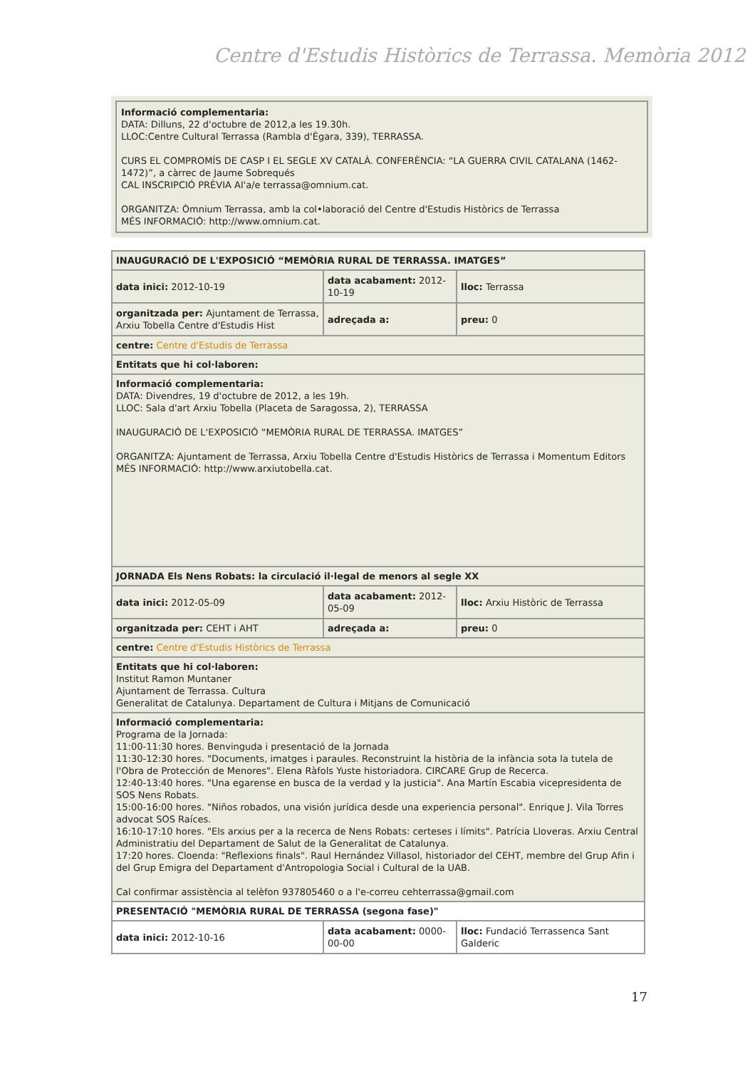Centre d'Estudis Històrics de Terrassa. Memòria 2012
Informació complementaria:
DATA: Dilluns, 22 d'octubre de 2012,a les 19.30h.
LLOC:Centre Cultural Terrassa (Rambla d'Ègara, 339), TERRASSA.
CURS EL COMPROMÍS DE CASP I EL SEGLE XV CATALÀ. CONFERÈNCIA: “LA GUERRA CIVIL CATALANA (1462-1472)”, a càrrec de Jaume Sobrequés
CAL INSCRIPCIÓ PRÈVIA Al'a/e terrassa@omnium.cat.
ORGANITZA: Òmnium Terrassa, amb la col•laboració del Centre d'Estudis Històrics de Terrassa
MÉS INFORMACIÓ: http://www.omnium.cat.
| INAUGURACIÓ DE L'EXPOSICIÓ “MEMÒRIA RURAL DE TERRASSA. IMATGES” | | |
| data inici: 2012-10-19 | data acabament: 2012-10-19 | lloc: Terrassa |
| organitzada per: Ajuntament de Terrassa, Arxiu Tobella Centre d'Estudis Hist | adreçada a: | preu: 0 |
| centre: Centre d'Estudis de Terrassa | | |
| Entitats que hi col·laboren: | | |
| Informació complementaria: DATA: Divendres, 19 d'octubre de 2012, a les 19h. LLOC: Sala d'art Arxiu Tobella (Placeta de Saragossa, 2), TERRASSA INAUGURACIÓ DE L'EXPOSICIÓ “MEMÒRIA RURAL DE TERRASSA. IMATGES” ORGANITZA: Ajuntament de Terrassa, Arxiu Tobella Centre d'Estudis Històrics de Terrassa i Momentum Editors MÉS INFORMACIÓ: http://www.arxiutobella.cat. | | |
| JORNADA Els Nens Robats: la circulació il·legal de menors al segle XX | | |
| data inici: 2012-05-09 | data acabament: 2012-05-09 | lloc: Arxiu Històric de Terrassa |
| organitzada per: CEHT i AHT | adreçada a: | preu: 0 |
| centre: Centre d'Estudis Històrics de Terrassa | | |
| Entitats que hi col·laboren: Institut Ramon Muntaner Ajuntament de Terrassa. Cultura Generalitat de Catalunya. Departament de Cultura i Mitjans de Comunicació | | |
| Informació complementaria: Programa de la Jornada: 11:00-11:30 hores. Benvinguda i presentació de la Jornada 11:30-12:30 hores. "Documents, imatges i paraules. Reconstruint la història de la infància sota la tutela de l'Obra de Protección de Menores". Elena Ràfols Yuste historiadora. CIRCARE Grup de Recerca. 12:40-13:40 hores. "Una egarense en busca de la verdad y la justicia". Ana Martín Escabia vicepresidenta de SOS Nens Robats. 15:00-16:00 hores. "Niños robados, una visión jurídica desde una experiencia personal". Enrique J. Vila Torres advocat SOS Raíces. 16:10-17:10 hores. "Els arxius per a la recerca de Nens Robats: certeses i límits". Patrícia Lloveras. Arxiu Central Administratiu del Departament de Salut de la Generalitat de Catalunya. 17:20 hores. Cloenda: "Reflexions finals". Raul Hernández Villasol, historiador del CEHT, membre del Grup Afin i del Grup Emigra del Departament d'Antropologia Social i Cultural de la UAB. Cal confirmar assistència al telèfon 937805460 o a l'e-correu cehterrassa@gmail.com | | |
| PRESENTACIÓ "MEMÒRIA RURAL DE TERRASSA (segona fase)" | | |
| data inici: 2012-10-16 | data acabament: 0000-00-00 | lloc: Fundació Terrassenca Sant Galderic |
17